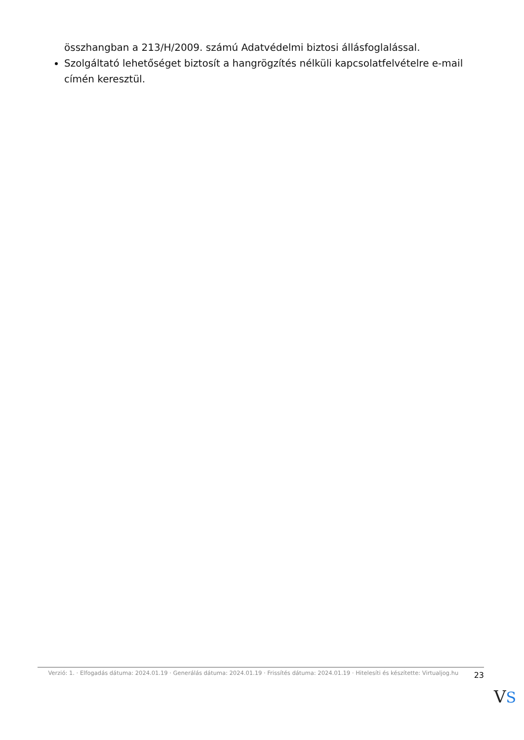összhangban a 213/H/2009. számú Adatvédelmi biztosi állásfoglalással.
Szolgáltató lehetőséget biztosít a hangrögzítés nélküli kapcsolatfelvételre e-mail címén keresztül.
Verzió: 1. · Elfogadás dátuma: 2024.01.19 · Generálás dátuma: 2024.01.19 · Frissítés dátuma: 2024.01.19 · Hitelesíti és készítette: Virtualjog.hu
23
VS